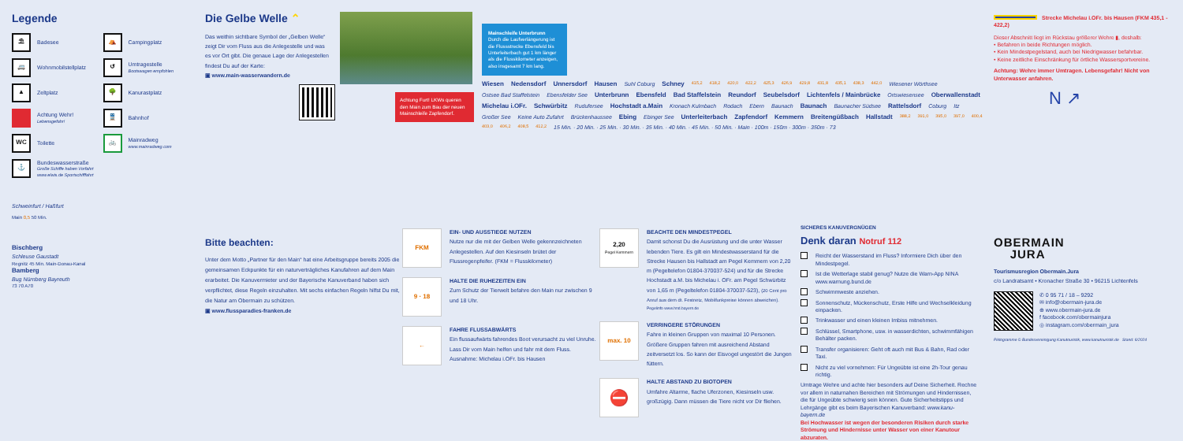Legende
⛱
Badesee
⛺
Campingplatz
🚐
Wohnmobilstellplatz
↺
Umtragestelle
Bootswagen empfohlen
▲
Zeltplatz
🌳
Kanurastplatz
Achtung Wehr!
Lebensgefahr!
🚆
Bahnhof
WC
Toilette
🚲
Mainradweg
www.mainradweg.com
⚓
Bundeswasserstraße
Große Schiffe haben Vorfahrt
www.elwis.de Sportschifffahrt
Schweinfurt / Haßfurt
Main 0,5 50 Min.
Bischberg
Schleuse Gaustadt
Regnitz 45 Min. Main-Donau-Kanal
Bamberg
Bug Nürnberg Bayreuth
73 70 A70
Die Gelbe Welle ⌃
Das weithin sichtbare Symbol der „Gelben Welle“ zeigt Dir vom Fluss aus die Anlegestelle und was es vor Ort gibt. Die genaue Lage der Anlegestellen findest Du auf der Karte:
▣ www.main-wasserwandern.de
Achtung Furt! LKWs queren den Main zum Bau der neuen Mainschleife Zapfendorf.
Mainschleife Unterbrunn
Durch die Laufverlängerung ist die Flussstrecke Ebensfeld bis Unterleiterbach gut 1 km länger als die Flusskilometer anzeigen, also insgesamt 7 km lang.
Wiesen Nedensdorf Unnersdorf Hausen Suhl Coburg Schney 415,2 418,2 420,0 422,2 425,3 426,9 429,8 431,8 435,1 438,3 442,0 Wiesener Wörthsee Ostsee Bad Staffelstein Ebensfelder See Unterbrunn Ebensfeld Bad Staffelstein Reundorf Seubelsdorf Lichtenfels / Mainbrücke Ortswiesensee Oberwallenstadt Michelau i.OFr. Schwürbitz Rudufersee Hochstadt a.Main Kronach Kulmbach Rodach Ebern Baunach Baunach Baunacher Südsee Rattelsdorf Coburg Itz Großer See Keine Auto Zufahrt Brückenhaussee Ebing Ebinger See Unterleiterbach Zapfendorf Kemmern Breitengüßbach Hallstadt 388,2 391,0 395,0 397,0 400,4 403,0 406,2 408,5 412,2 15 Min. · 20 Min. · 25 Min. · 30 Min. · 35 Min. · 40 Min. · 45 Min. · 50 Min. · Main · 100m · 150m · 300m · 350m · 73
Strecke Michelau i.OFr. bis Hausen (FKM 435,1 - 422,2)
Dieser Abschnitt liegt im Rückstau größerer Wehre ▮, deshalb:
• Befahren in beide Richtungen möglich.
• Kein Mindestpegelstand, auch bei Niedrigwasser befahrbar.
• Keine zeitliche Einschränkung für örtliche Wassersportvereine.
Achtung: Wehre immer Umtragen. Lebensgefahr! Nicht von Unterwasser anfahren.
N ↗
Bitte beachten:
Unter dem Motto „Partner für den Main“ hat eine Arbeitsgruppe bereits 2005 die gemeinsamen Eckpunkte für ein naturverträgliches Kanufahren auf dem Main erarbeitet. Die Kanuvermieter und der Bayerische Kanuverband haben sich verpflichtet, diese Regeln einzuhalten. Mit sechs einfachen Regeln hilfst Du mit, die Natur am Obermain zu schützen.
▣ www.flussparadies-franken.de
FKM
EIN- UND AUSSTIEGE NUTZEN
Nutze nur die mit der Gelben Welle gekennzeichneten Anlegestellen. Auf den Kiesinseln brütet der Flussregenpfeifer. (FKM = Flusskilometer)
9 · 18
HALTE DIE RUHEZEITEN EIN
Zum Schutz der Tierwelt befahre den Main nur zwischen 9 und 18 Uhr.
←
FAHRE FLUSSABWÄRTS
Ein flussaufwärts fahrendes Boot verursacht zu viel Unruhe. Lass Dir vom Main helfen und fahr mit dem Fluss. Ausnahme: Michelau i.OFr. bis Hausen
2,20
Pegel Kemmern
BEACHTE DEN MINDESTPEGEL
Damit schonst Du die Ausrüstung und die unter Wasser lebenden Tiere. Es gilt ein Mindestwasserstand für die Strecke Hausen bis Hallstadt am Pegel Kemmern von 2,20 m (Pegeltelefon 01804-370037-524) und für die Strecke Hochstadt a.M. bis Michelau i. OFr. am Pegel Schwürbitz von 1,65 m (Pegeltelefon 01804-370037-523), (20 Cent pro Anruf aus dem dt. Festnetz, Mobilfunkpreise können abweichen).
Pegelinfo www.hnd.bayern.de
max. 10
VERRINGERE STÖRUNGEN
Fahre in kleinen Gruppen von maximal 10 Personen. Größere Gruppen fahren mit ausreichend Abstand zeitversetzt los. So kann der Eisvogel ungestört die Jungen füttern.
⛔
HALTE ABSTAND ZU BIOTOPEN
Umfahre Altarme, flache Uferzonen, Kiesinseln usw. großzügig. Dann müssen die Tiere nicht vor Dir fliehen.
SICHERES KANUVERGNÜGEN
Denk daran Notruf 112
Reicht der Wasserstand im Fluss? Informiere Dich über den Mindestpegel.
Ist die Wetterlage stabil genug? Nutze die Warn-App NINA www.warnung.bund.de
Schwimmweste anziehen.
Sonnenschutz, Mückenschutz, Erste Hilfe und Wechselkleidung einpacken.
Trinkwasser und einen kleinen Imbiss mitnehmen.
Schlüssel, Smartphone, usw. in wasserdichten, schwimmfähigen Behälter packen.
Transfer organisieren: Geht oft auch mit Bus & Bahn, Rad oder Taxi.
Nicht zu viel vornehmen: Für Ungeübte ist eine 2h-Tour genau richtig.
Umtrage Wehre und achte hier besonders auf Deine Sicherheit. Rechne vor allem in naturnahen Bereichen mit Strömungen und Hindernissen, die für Ungeübte schwierig sein können. Gute Sicherheitstipps und Lehrgänge gibt es beim Bayerischen Kanuverband: www.kanu-bayern.de
Bei Hochwasser ist wegen der besonderen Risiken durch starke Strömung und Hindernisse unter Wasser von einer Kanutour abzuraten.
OBERMAIN
JURA
Tourismusregion Obermain.Jura
c/o Landratsamt • Kronacher Straße 30 • 96215 Lichtenfels
✆ 0 95 71 / 18 – 9292
✉ info@obermain-jura.de
⊕ www.obermain-jura.de
f facebook.com/obermainjura
◎ instagram.com/obermain_jura
Piktogramme © Bundesvereinigung Kanutouristik, www.kanutouristik.de Stand: 6/2024